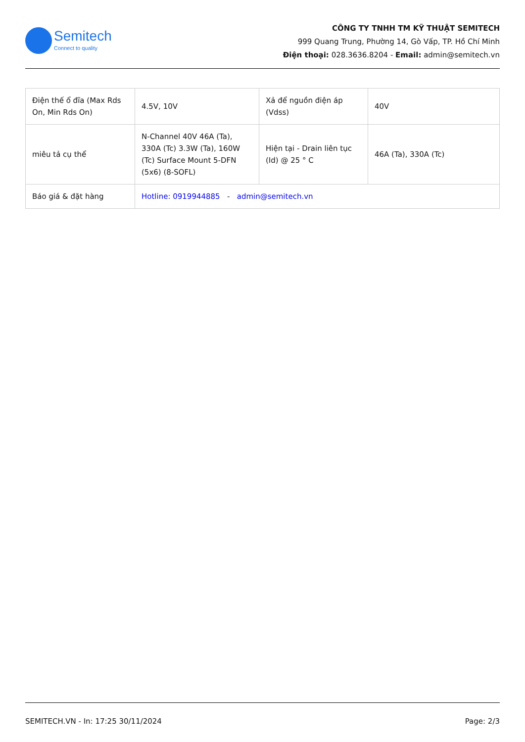Semitech
Connect to quality
CÔNG TY TNHH TM KỸ THUẬT SEMITECH
999 Quang Trung, Phường 14, Gò Vấp, TP. Hồ Chí Minh
Điện thoại: 028.3636.8204 - Email: admin@semitech.vn
| Điện thế ổ đĩa (Max Rds On, Min Rds On) | 4.5V, 10V | Xả để nguồn điện áp (Vdss) | 40V |
| miêu tả cụ thể | N-Channel 40V 46A (Ta), 330A (Tc) 3.3W (Ta), 160W (Tc) Surface Mount 5-DFN (5x6) (8-SOFL) | Hiện tại - Drain liên tục (Id) @ 25 ° C | 46A (Ta), 330A (Tc) |
| Báo giá & đặt hàng | Hotline: 0919944885 - admin@semitech.vn | | |
SEMITECH.VN - In: 17:25 30/11/2024 Page: 2/3